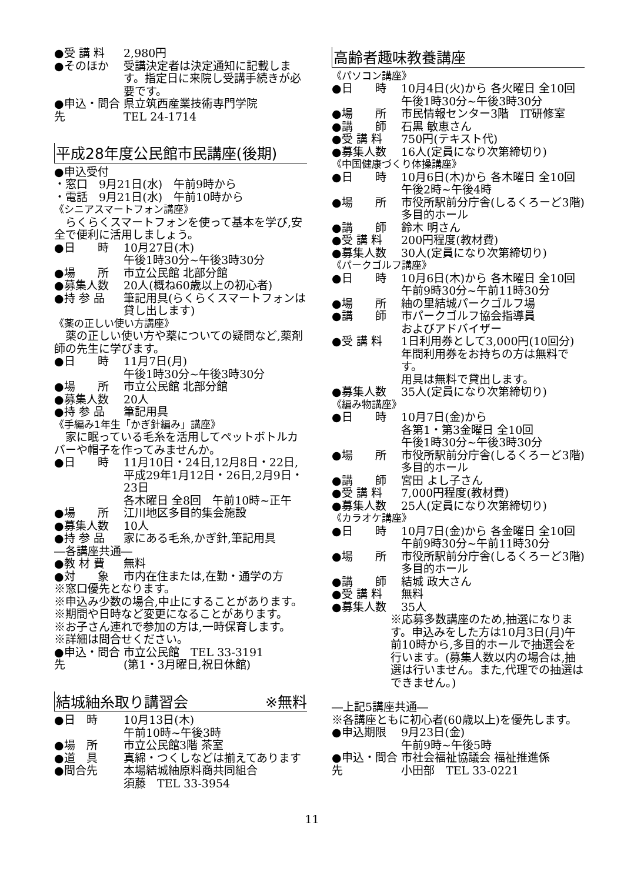●受 講 料 2,980円
●そのほか 受講決定者は決定通知に記載します。指定日に来院し受講手続きが必要です。
●申込・問合先
県立筑西産業技術専門学院
TEL 24-1714
平成28年度公民館市民講座(後期)
●申込受付
・窓口　9月21日(水)　午前9時から
・電話　9月21日(水)　午前10時から
《シニアスマートフォン講座》
　らくらくスマートフォンを使って基本を学び,安全で便利に活用しましょう。
●日　　時 10月27日(木)
午後1時30分~午後3時30分
●場　　所 市立公民館 北部分館
●募集人数 20人(概ね60歳以上の初心者)
●持 参 品 筆記用具(らくらくスマートフォンは貸し出します)
《薬の正しい使い方講座》
　薬の正しい使い方や薬についての疑問など,薬剤師の先生に学びます。
●日　　時 11月7日(月)
午後1時30分~午後3時30分
●場　　所 市立公民館 北部分館
●募集人数 20人
●持 参 品 筆記用具
《手編み1年生「かぎ針編み」講座》
　家に眠っている毛糸を活用してペットボトルカバーや帽子を作ってみませんか。
●日　　時 11月10日・24日,12月8日・22日,平成29年1月12日・26日,2月9日・23日
各木曜日 全8回　午前10時~正午
●場　　所 江川地区多目的集会施設
●募集人数 10人
●持 参 品 家にある毛糸,かぎ針,筆記用具
―各講座共通―
●教 材 費 無料
●対　　象 市内在住または,在勤・通学の方
※窓口優先となります。
※申込み少数の場合,中止にすることがあります。
※期間や日時など変更になることがあります。
※お子さん連れで参加の方は,一時保育します。
※詳細は問合せください。
●申込・問合先
市立公民館　TEL 33-3191
(第1・3月曜日,祝日休館)
結城紬糸取り講習会 ※無料
●日　時 10月13日(木)
午前10時~午後3時
●場　所 市立公民館3階 茶室
●道　具 真綿・つくしなどは揃えてあります
●問合先 本場結城紬原料商共同組合
須藤　TEL 33-3954
高齢者趣味教養講座
《パソコン講座》
●日　　時 10月4日(火)から 各火曜日 全10回
午後1時30分~午後3時30分
●場　　所 市民情報センター3階　IT研修室
●講　　師 石黒 敏恵さん
●受 講 料 750円(テキスト代)
●募集人数 16人(定員になり次第締切り)
《中国健康づくり体操講座》
●日　　時 10月6日(木)から 各木曜日 全10回
午後2時~午後4時
●場　　所 市役所駅前分庁舎(しるくろーど3階)
多目的ホール
●講　　師 鈴木 明さん
●受 講 料 200円程度(教材費)
●募集人数 30人(定員になり次第締切り)
《パークゴルフ講座》
●日　　時 10月6日(木)から 各木曜日 全10回
午前9時30分~午前11時30分
●場　　所 紬の里結城パークゴルフ場
●講　　師 市パークゴルフ協会指導員
およびアドバイザー
●受 講 料 1日利用券として3,000円(10回分)
年間利用券をお持ちの方は無料です。
用具は無料で貸出します。
●募集人数 35人(定員になり次第締切り)
《編み物講座》
●日　　時 10月7日(金)から
各第1・第3金曜日 全10回
午後1時30分~午後3時30分
●場　　所 市役所駅前分庁舎(しるくろーど3階)
多目的ホール
●講　　師 宮田 よし子さん
●受 講 料 7,000円程度(教材費)
●募集人数 25人(定員になり次第締切り)
《カラオケ講座》
●日　　時 10月7日(金)から 各金曜日 全10回
午前9時30分~午前11時30分
●場　　所 市役所駅前分庁舎(しるくろーど3階)
多目的ホール
●講　　師 結城 政大さん
●受 講 料 無料
●募集人数 35人
※応募多数講座のため,抽選になります。申込みをした方は10月3日(月)午前10時から,多目的ホールで抽選会を行います。(募集人数以内の場合は,抽選は行いません。また,代理での抽選はできません。)
―上記5講座共通―
※各講座ともに初心者(60歳以上)を優先します。
●申込期限 9月23日(金)
午前9時~午後5時
●申込・問合先
市社会福祉協議会 福祉推進係
小田部　TEL 33-0221
11